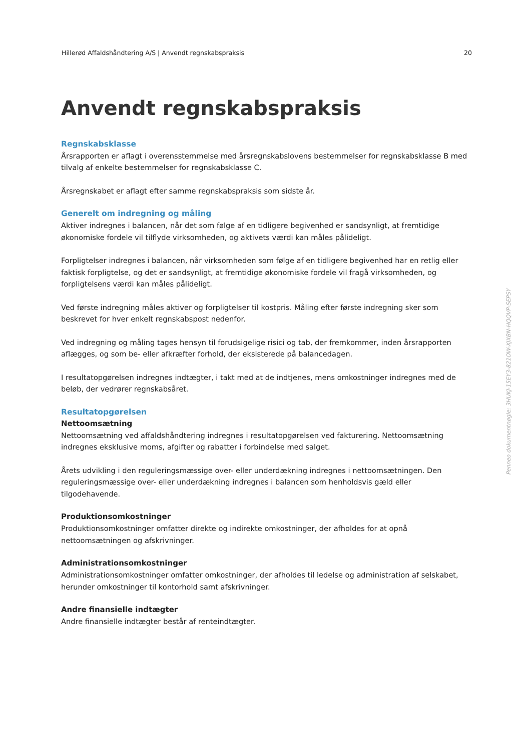Hillerød Affaldshåndtering A/S | Anvendt regnskabspraksis 20
Anvendt regnskabspraksis
Regnskabsklasse
Årsrapporten er aflagt i overensstemmelse med årsregnskabslovens bestemmelser for regnskabsklasse B med tilvalg af enkelte bestemmelser for regnskabsklasse C.
Årsregnskabet er aflagt efter samme regnskabspraksis som sidste år.
Generelt om indregning og måling
Aktiver indregnes i balancen, når det som følge af en tidligere begivenhed er sandsynligt, at fremtidige økonomiske fordele vil tilflyde virksomheden, og aktivets værdi kan måles pålideligt.
Forpligtelser indregnes i balancen, når virksomheden som følge af en tidligere begivenhed har en retlig eller faktisk forpligtelse, og det er sandsynligt, at fremtidige økonomiske fordele vil fragå virksomheden, og forpligtelsens værdi kan måles pålideligt.
Ved første indregning måles aktiver og forpligtelser til kostpris. Måling efter første indregning sker som beskrevet for hver enkelt regnskabspost nedenfor.
Ved indregning og måling tages hensyn til forudsigelige risici og tab, der fremkommer, inden årsrapporten aflægges, og som be- eller afkræfter forhold, der eksisterede på balancedagen.
I resultatopgørelsen indregnes indtægter, i takt med at de indtjenes, mens omkostninger indregnes med de beløb, der vedrører regnskabsåret.
Resultatopgørelsen
Nettoomsætning
Nettoomsætning ved affaldshåndtering indregnes i resultatopgørelsen ved fakturering. Nettoomsætning indregnes eksklusive moms, afgifter og rabatter i forbindelse med salget.
Årets udvikling i den reguleringsmæssige over- eller underdækning indregnes i nettoomsætningen. Den reguleringsmæssige over- eller underdækning indregnes i balancen som henholdsvis gæld eller tilgodehavende.
Produktionsomkostninger
Produktionsomkostninger omfatter direkte og indirekte omkostninger, der afholdes for at opnå nettoomsætningen og afskrivninger.
Administrationsomkostninger
Administrationsomkostninger omfatter omkostninger, der afholdes til ledelse og administration af selskabet, herunder omkostninger til kontorhold samt afskrivninger.
Andre finansielle indtægter
Andre finansielle indtægter består af renteindtægter.
Penneo dokumentnøgle: 3HUKJ-15EY3-821OW-XJXBN-HQQVP-SEPSY